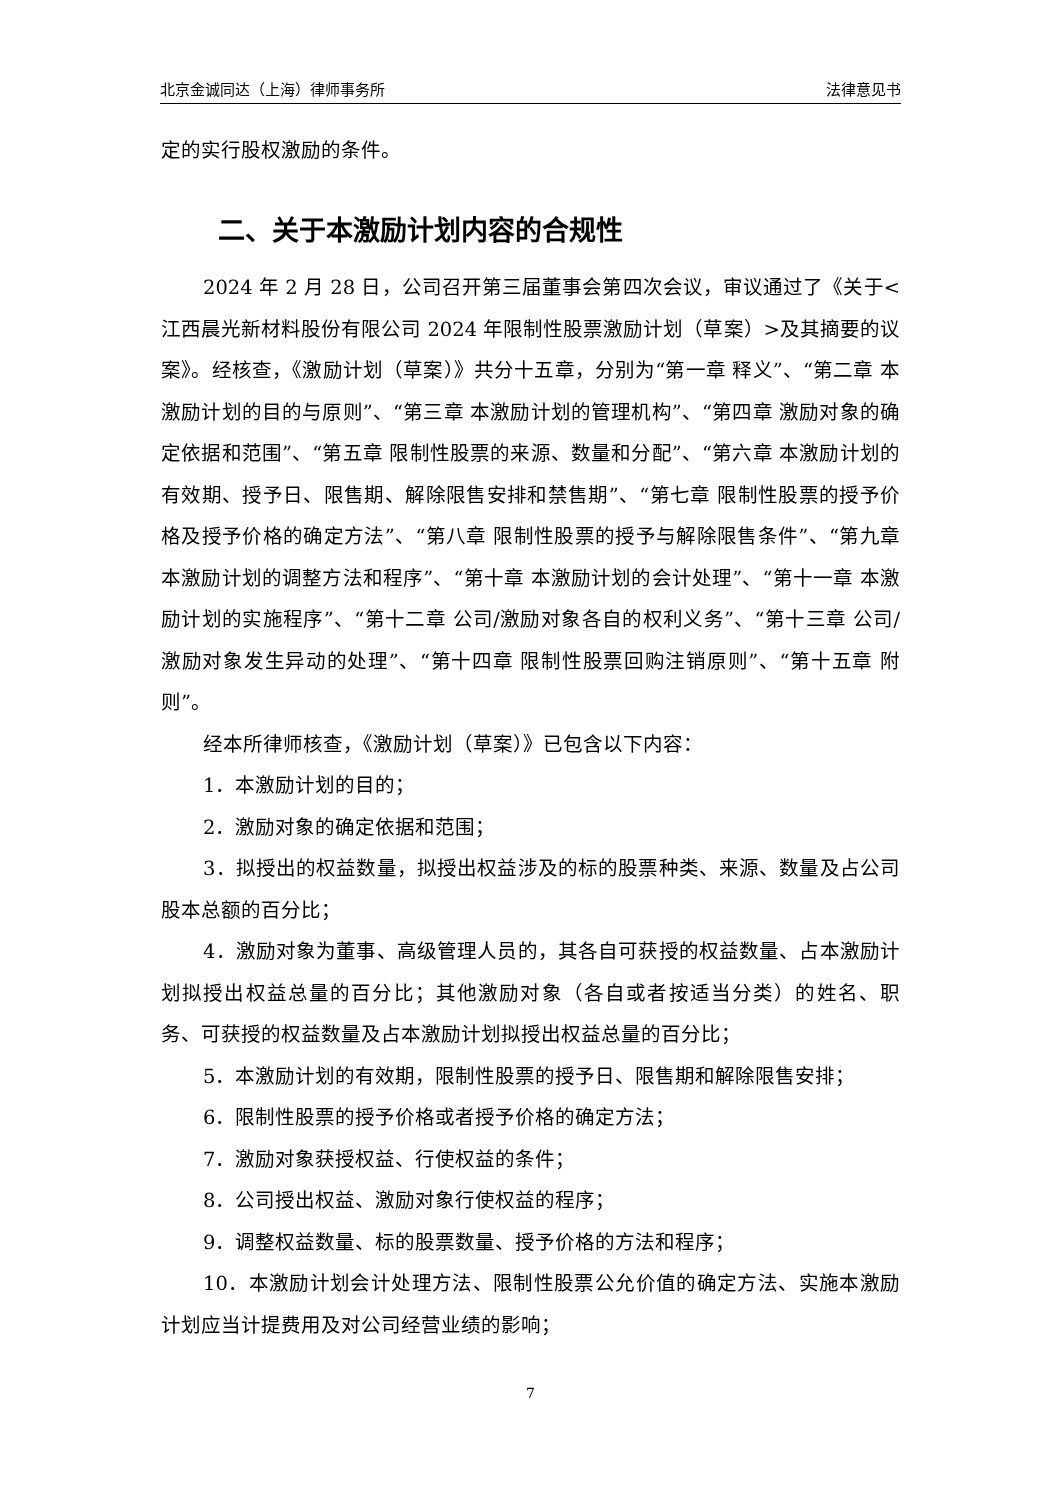北京金诚同达（上海）律师事务所 法律意见书
定的实行股权激励的条件。
二、关于本激励计划内容的合规性
2024 年 2 月 28 日，公司召开第三届董事会第四次会议，审议通过了《关于<江西晨光新材料股份有限公司 2024 年限制性股票激励计划（草案）>及其摘要的议案》。经核查，《激励计划（草案）》共分十五章，分别为“第一章 释义”、“第二章 本激励计划的目的与原则”、“第三章 本激励计划的管理机构”、“第四章 激励对象的确定依据和范围”、“第五章 限制性股票的来源、数量和分配”、“第六章 本激励计划的有效期、授予日、限售期、解除限售安排和禁售期”、“第七章 限制性股票的授予价格及授予价格的确定方法”、“第八章 限制性股票的授予与解除限售条件”、“第九章 本激励计划的调整方法和程序”、“第十章 本激励计划的会计处理”、“第十一章 本激励计划的实施程序”、“第十二章 公司/激励对象各自的权利义务”、“第十三章 公司/激励对象发生异动的处理”、“第十四章 限制性股票回购注销原则”、“第十五章 附则”。
经本所律师核查，《激励计划（草案）》已包含以下内容：
1．本激励计划的目的；
2．激励对象的确定依据和范围；
3．拟授出的权益数量，拟授出权益涉及的标的股票种类、来源、数量及占公司股本总额的百分比；
4．激励对象为董事、高级管理人员的，其各自可获授的权益数量、占本激励计划拟授出权益总量的百分比；其他激励对象（各自或者按适当分类）的姓名、职务、可获授的权益数量及占本激励计划拟授出权益总量的百分比；
5．本激励计划的有效期，限制性股票的授予日、限售期和解除限售安排；
6．限制性股票的授予价格或者授予价格的确定方法；
7．激励对象获授权益、行使权益的条件；
8．公司授出权益、激励对象行使权益的程序；
9．调整权益数量、标的股票数量、授予价格的方法和程序；
10．本激励计划会计处理方法、限制性股票公允价值的确定方法、实施本激励计划应当计提费用及对公司经营业绩的影响；
7